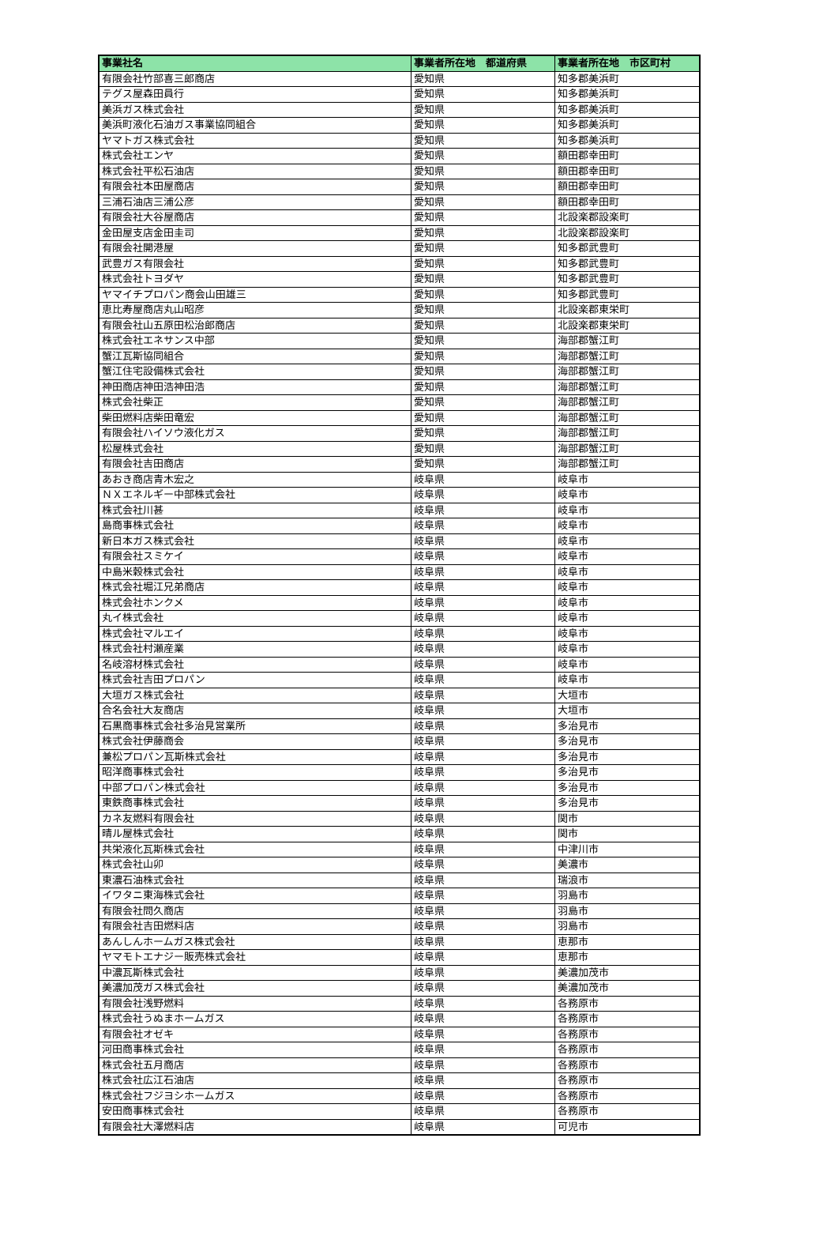| 事業社名 | 事業者所在地 都道府県 | 事業者所在地 市区町村 |
| --- | --- | --- |
| 有限会社竹部喜三郎商店 | 愛知県 | 知多郡美浜町 |
| テグス屋森田員行 | 愛知県 | 知多郡美浜町 |
| 美浜ガス株式会社 | 愛知県 | 知多郡美浜町 |
| 美浜町液化石油ガス事業協同組合 | 愛知県 | 知多郡美浜町 |
| ヤマトガス株式会社 | 愛知県 | 知多郡美浜町 |
| 株式会社エンヤ | 愛知県 | 額田郡幸田町 |
| 株式会社平松石油店 | 愛知県 | 額田郡幸田町 |
| 有限会社本田屋商店 | 愛知県 | 額田郡幸田町 |
| 三浦石油店三浦公彦 | 愛知県 | 額田郡幸田町 |
| 有限会社大谷屋商店 | 愛知県 | 北設楽郡設楽町 |
| 金田屋支店金田圭司 | 愛知県 | 北設楽郡設楽町 |
| 有限会社開港屋 | 愛知県 | 知多郡武豊町 |
| 武豊ガス有限会社 | 愛知県 | 知多郡武豊町 |
| 株式会社トヨダヤ | 愛知県 | 知多郡武豊町 |
| ヤマイチプロパン商会山田雄三 | 愛知県 | 知多郡武豊町 |
| 恵比寿屋商店丸山昭彦 | 愛知県 | 北設楽郡東栄町 |
| 有限会社山五原田松治郎商店 | 愛知県 | 北設楽郡東栄町 |
| 株式会社エネサンス中部 | 愛知県 | 海部郡蟹江町 |
| 蟹江瓦斯協同組合 | 愛知県 | 海部郡蟹江町 |
| 蟹江住宅設備株式会社 | 愛知県 | 海部郡蟹江町 |
| 神田商店神田浩神田浩 | 愛知県 | 海部郡蟹江町 |
| 株式会社柴正 | 愛知県 | 海部郡蟹江町 |
| 柴田燃料店柴田竜宏 | 愛知県 | 海部郡蟹江町 |
| 有限会社ハイソウ液化ガス | 愛知県 | 海部郡蟹江町 |
| 松屋株式会社 | 愛知県 | 海部郡蟹江町 |
| 有限会社吉田商店 | 愛知県 | 海部郡蟹江町 |
| あおき商店青木宏之 | 岐阜県 | 岐阜市 |
| ＮＸエネルギー中部株式会社 | 岐阜県 | 岐阜市 |
| 株式会社川甚 | 岐阜県 | 岐阜市 |
| 島商事株式会社 | 岐阜県 | 岐阜市 |
| 新日本ガス株式会社 | 岐阜県 | 岐阜市 |
| 有限会社スミケイ | 岐阜県 | 岐阜市 |
| 中島米穀株式会社 | 岐阜県 | 岐阜市 |
| 株式会社堀江兄弟商店 | 岐阜県 | 岐阜市 |
| 株式会社ホンクメ | 岐阜県 | 岐阜市 |
| 丸イ株式会社 | 岐阜県 | 岐阜市 |
| 株式会社マルエイ | 岐阜県 | 岐阜市 |
| 株式会社村瀬産業 | 岐阜県 | 岐阜市 |
| 名岐溶材株式会社 | 岐阜県 | 岐阜市 |
| 株式会社吉田プロパン | 岐阜県 | 岐阜市 |
| 大垣ガス株式会社 | 岐阜県 | 大垣市 |
| 合名会社大友商店 | 岐阜県 | 大垣市 |
| 石黒商事株式会社多治見営業所 | 岐阜県 | 多治見市 |
| 株式会社伊藤商会 | 岐阜県 | 多治見市 |
| 兼松プロパン瓦斯株式会社 | 岐阜県 | 多治見市 |
| 昭洋商事株式会社 | 岐阜県 | 多治見市 |
| 中部プロパン株式会社 | 岐阜県 | 多治見市 |
| 東鉄商事株式会社 | 岐阜県 | 多治見市 |
| カネ友燃料有限会社 | 岐阜県 | 関市 |
| 晴ル屋株式会社 | 岐阜県 | 関市 |
| 共栄液化瓦斯株式会社 | 岐阜県 | 中津川市 |
| 株式会社山卯 | 岐阜県 | 美濃市 |
| 東濃石油株式会社 | 岐阜県 | 瑞浪市 |
| イワタニ東海株式会社 | 岐阜県 | 羽島市 |
| 有限会社問久商店 | 岐阜県 | 羽島市 |
| 有限会社吉田燃料店 | 岐阜県 | 羽島市 |
| あんしんホームガス株式会社 | 岐阜県 | 恵那市 |
| ヤマモトエナジー販売株式会社 | 岐阜県 | 恵那市 |
| 中濃瓦斯株式会社 | 岐阜県 | 美濃加茂市 |
| 美濃加茂ガス株式会社 | 岐阜県 | 美濃加茂市 |
| 有限会社浅野燃料 | 岐阜県 | 各務原市 |
| 株式会社うぬまホームガス | 岐阜県 | 各務原市 |
| 有限会社オゼキ | 岐阜県 | 各務原市 |
| 河田商事株式会社 | 岐阜県 | 各務原市 |
| 株式会社五月商店 | 岐阜県 | 各務原市 |
| 株式会社広江石油店 | 岐阜県 | 各務原市 |
| 株式会社フジヨシホームガス | 岐阜県 | 各務原市 |
| 安田商事株式会社 | 岐阜県 | 各務原市 |
| 有限会社大澤燃料店 | 岐阜県 | 可児市 |